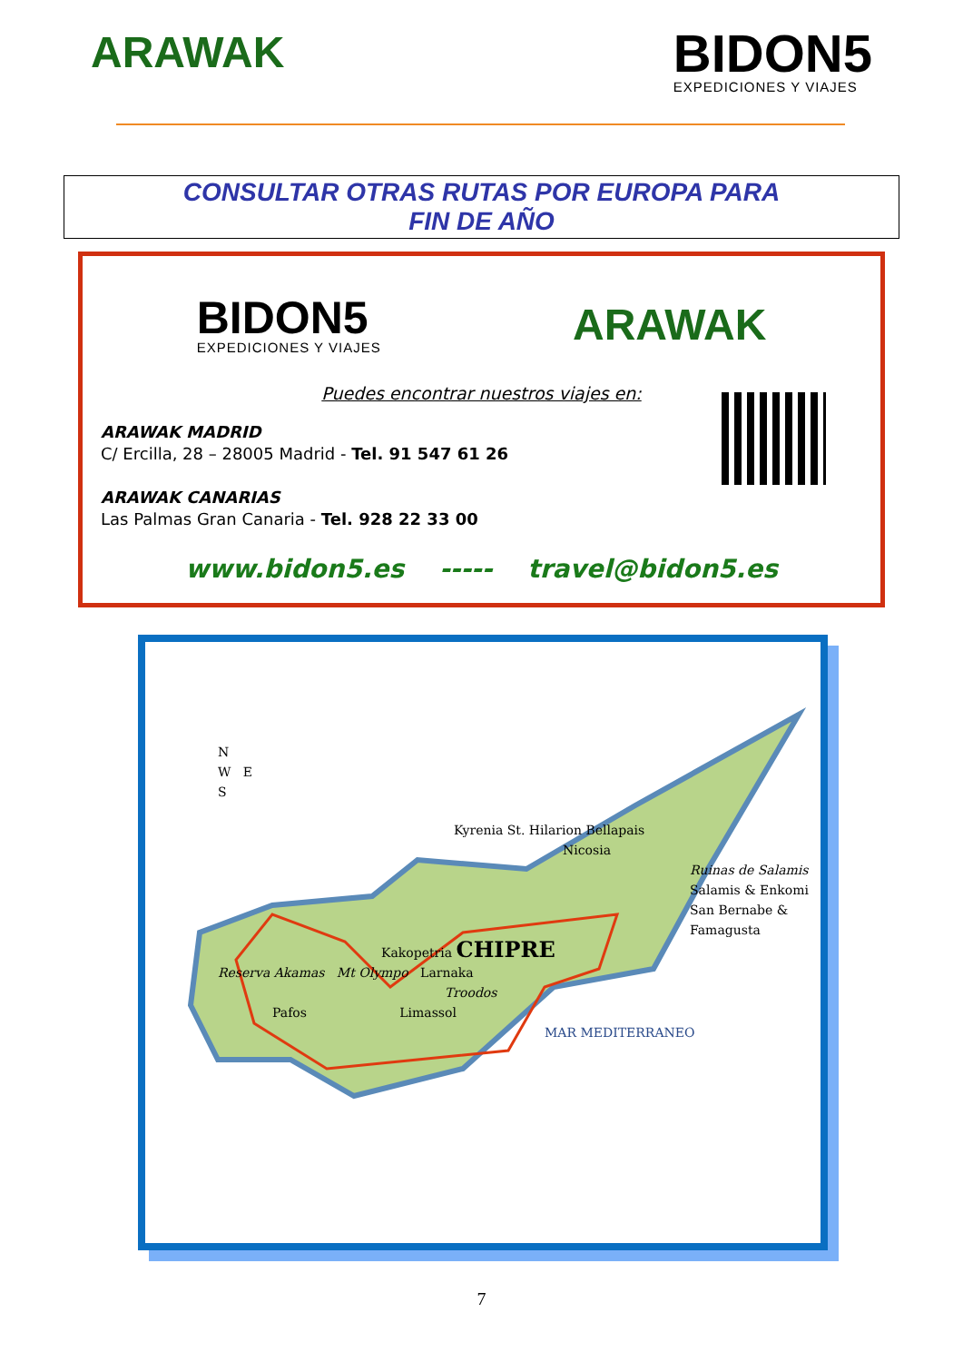ARAWAK
BIDON5
EXPEDICIONES Y VIAJES
CONSULTAR OTRAS RUTAS POR EUROPA PARA
FIN DE AÑO
BIDON5
EXPEDICIONES Y VIAJES
ARAWAK
Puedes encontrar nuestros viajes en:
ARAWAK MADRID
C/ Ercilla, 28 – 28005 Madrid - Tel. 91 547 61 26
ARAWAK CANARIAS
Las Palmas Gran Canaria - Tel. 928 22 33 00
www.bidon5.es ----- travel@bidon5.es
N
W E
S
Kyrenia St. Hilarion Bellapais
Nicosia
Ruinas de Salamis
Salamis & Enkomi
San Bernabe & Famagusta
Kakopetria CHIPRE
Reserva Akamas Mt Olympo Larnaka
Troodos
Pafos Limassol
MAR MEDITERRANEO
7